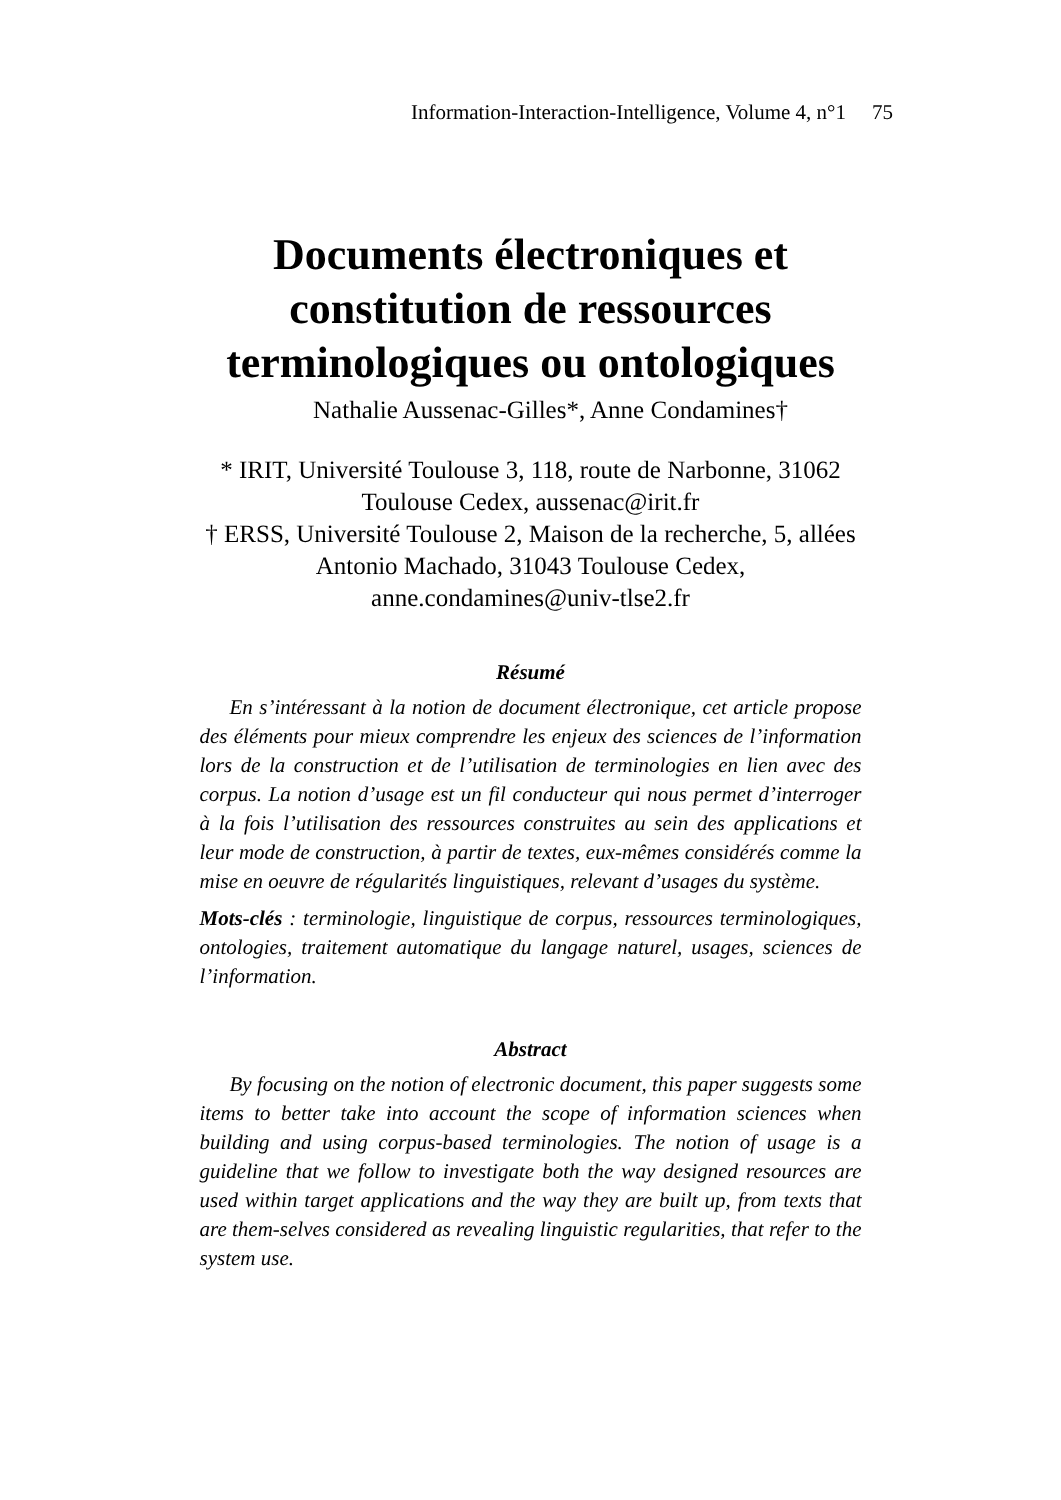Information-Interaction-Intelligence, Volume 4, n°1 75
Documents électroniques et
constitution de ressources
terminologiques ou ontologiques
Nathalie Aussenac-Gilles*, Anne Condamines†
* IRIT, Université Toulouse 3, 118, route de Narbonne, 31062
Toulouse Cedex, aussenac@irit.fr
† ERSS, Université Toulouse 2, Maison de la recherche, 5, allées
Antonio Machado, 31043 Toulouse Cedex,
anne.condamines@univ-tlse2.fr
Résumé
En s’intéressant à la notion de document électronique, cet article propose des éléments pour mieux comprendre les enjeux des sciences de l’information lors de la construction et de l’utilisation de terminologies en lien avec des corpus. La notion d’usage est un fil conducteur qui nous permet d’interroger à la fois l’utilisation des ressources construites au sein des applications et leur mode de construction, à partir de textes, eux-mêmes considérés comme la mise en oeuvre de régularités linguistiques, relevant d’usages du système.
Mots-clés : terminologie, linguistique de corpus, ressources terminologiques, ontologies, traitement automatique du langage naturel, usages, sciences de l’information.
Abstract
By focusing on the notion of electronic document, this paper suggests some items to better take into account the scope of information sciences when building and using corpus-based terminologies. The notion of usage is a guideline that we follow to investigate both the way designed resources are used within target applications and the way they are built up, from texts that are them-selves considered as revealing linguistic regularities, that refer to the system use.